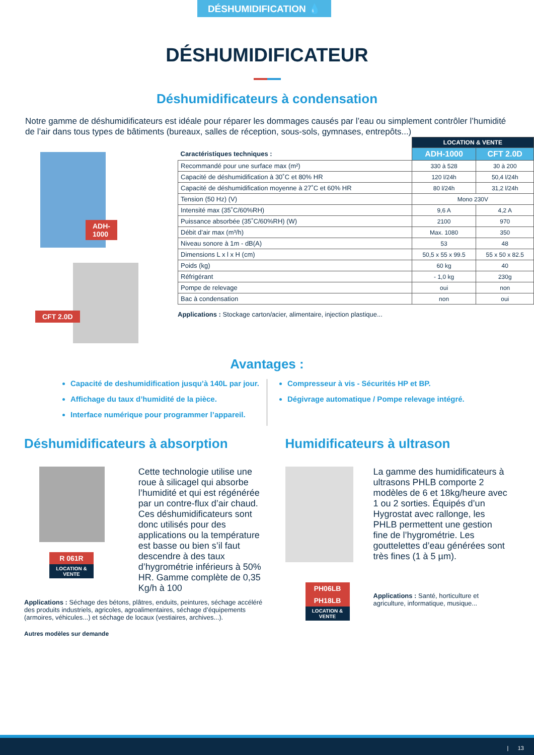DÉSHUMIDIFICATION 💧
DÉSHUMIDIFICATEUR
Déshumidificateurs à condensation
Notre gamme de déshumidificateurs est idéale pour réparer les dommages causés par l’eau ou simplement contrôler l’humidité de l’air dans tous types de bâtiments (bureaux, salles de réception, sous-sols, gymnases, entrepôts...)
ADH-1000
CFT 2.0D
| | LOCATION & VENTE | |
| --- | --- | --- |
| Caractéristiques techniques : | ADH-1000 | CFT 2.0D |
| Recommandé pour une surface max (m²) | 330 à 528 | 30 à 200 |
| Capacité de déshumidification à 30˚C et 80% HR | 120 l/24h | 50,4 l/24h |
| Capacité de déshumidification moyenne à 27˚C et 60% HR | 80 l/24h | 31,2 l/24h |
| Tension (50 Hz) (V) | Mono 230V | |
| Intensité max (35˚C/60%RH) | 9,6 A | 4,2 A |
| Puissance absorbée (35˚C/60%RH) (W) | 2100 | 970 |
| Débit d’air max (m³/h) | Max. 1080 | 350 |
| Niveau sonore à 1m - dB(A) | 53 | 48 |
| Dimensions L x l x H (cm) | 50,5 x 55 x 99.5 | 55 x 50 x 82.5 |
| Poids (kg) | 60 kg | 40 |
| Réfrigérant | - 1,0 kg | 230g |
| Pompe de relevage | oui | non |
| Bac à condensation | non | oui |
Applications : Stockage carton/acier, alimentaire, injection plastique...
Avantages :
Capacité de deshumidification jusqu’à 140L par jour.
Affichage du taux d’humidité de la pièce.
Interface numérique pour programmer l’appareil.
Compresseur à vis - Sécurités HP et BP.
Dégivrage automatique / Pompe relevage intégré.
Déshumidificateurs à absorption
R 061R
LOCATION & VENTE
Cette technologie utilise une roue à silicagel qui absorbe l’humidité et qui est régénérée par un contre-flux d’air chaud. Ces déshumidificateurs sont donc utilisés pour des applications ou la température est basse ou bien s’il faut descendre à des taux d’hygrométrie inférieurs à 50% HR. Gamme complète de 0,35 Kg/h à 100
Applications : Séchage des bétons, plâtres, enduits, peintures, séchage accéléré des produits industriels, agricoles, agroalimentaires, séchage d’équipements (armoires, véhicules...) et séchage de locaux (vestiaires, archives...).
Autres modèles sur demande
Humidificateurs à ultrason
PH06LB
PH18LB
LOCATION & VENTE
La gamme des humidificateurs à ultrasons PHLB comporte 2 modèles de 6 et 18kg/heure avec 1 ou 2 sorties. Équipés d’un Hygrostat avec rallonge, les PHLB permettent une gestion fine de l’hygrométrie. Les gouttelettes d’eau générées sont très fines (1 à 5 µm).
Applications : Santé, horticulture et agriculture, informatique, musique...
| 13